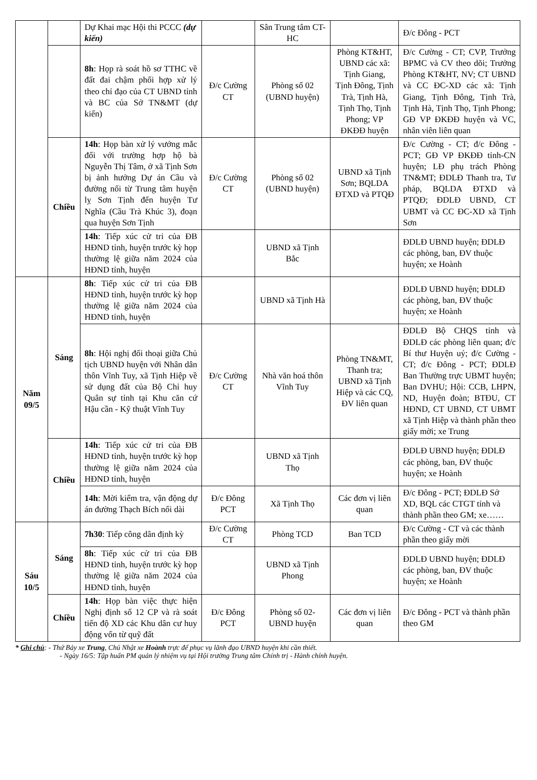| | | Dự Khai mạc Hội thi PCCC (dự kiến) | | Sân Trung tâm CT-HC | | Đ/c Đông - PCT |
| | | 8h : Họp rà soát hồ sơ TTHC về đất đai chậm phối hợp xử lý theo chỉ đạo của CT UBND tỉnh và BC của Sở TN&MT (dự kiến) | Đ/c Cường CT | Phòng số 02 (UBND huyện) | Phòng KT&HT, UBND các xã: Tịnh Giang, Tịnh Đông, Tịnh Trà, Tịnh Hà, Tịnh Thọ, Tịnh Phong; VP ĐKĐĐ huyện | Đ/c Cường - CT; CVP, Trưởng BPMC và CV theo dõi; Trưởng Phòng KT&HT, NV; CT UBND và CC ĐC-XD các xã: Tịnh Giang, Tịnh Đông, Tịnh Trà, Tịnh Hà, Tịnh Thọ, Tịnh Phong; GĐ VP ĐKĐĐ huyện và VC, nhân viên liên quan |
| | Chiều | 14h : Họp bàn xử lý vướng mắc đối với trường hợp hộ bà Nguyễn Thị Tâm, ở xã Tịnh Sơn bị ảnh hưởng Dự án Cầu và đường nối từ Trung tâm huyện lỵ Sơn Tịnh đến huyện Tư Nghĩa (Cầu Trà Khúc 3), đoạn qua huyện Sơn Tịnh | Đ/c Cường CT | Phòng số 02 (UBND huyện) | UBND xã Tịnh Sơn; BQLDA ĐTXD và PTQĐ | Đ/c Cường - CT; đ/c Đông - PCT; GĐ VP ĐKĐĐ tỉnh-CN huyện; LĐ phụ trách Phòng TN&MT; ĐDLĐ Thanh tra, Tư pháp, BQLDA ĐTXD và PTQĐ; ĐDLĐ UBND, CT UBMT và CC ĐC-XD xã Tịnh Sơn |
| | | 14h : Tiếp xúc cử tri của ĐB HĐND tỉnh, huyện trước kỳ họp thường lệ giữa năm 2024 của HĐND tỉnh, huyện | | UBND xã Tịnh Bắc | | ĐDLĐ UBND huyện; ĐDLĐ các phòng, ban, ĐV thuộc huyện; xe Hoành |
| Năm 09/5 | Sáng | 8h : Tiếp xúc cử tri của ĐB HĐND tỉnh, huyện trước kỳ họp thường lệ giữa năm 2024 của HĐND tỉnh, huyện | | UBND xã Tịnh Hà | | ĐDLĐ UBND huyện; ĐDLĐ các phòng, ban, ĐV thuộc huyện; xe Hoành |
| | | 8h : Hội nghị đối thoại giữa Chủ tịch UBND huyện với Nhân dân thôn Vĩnh Tuy, xã Tịnh Hiệp về sử dụng đất của Bộ Chỉ huy Quân sự tỉnh tại Khu căn cứ Hậu cần - Kỹ thuật Vĩnh Tuy | Đ/c Cường CT | Nhà văn hoá thôn Vĩnh Tuy | Phòng TN&MT, Thanh tra; UBND xã Tịnh Hiệp và các CQ, ĐV liên quan | ĐDLĐ Bộ CHQS tỉnh và ĐDLĐ các phòng liên quan; đ/c Bí thư Huyện uỷ; đ/c Cường - CT; đ/c Đông - PCT; ĐDLĐ Ban Thường trực UBMT huyện; Ban DVHU; Hội: CCB, LHPN, ND, Huyện đoàn; BTĐU, CT HĐND, CT UBND, CT UBMT xã Tịnh Hiệp và thành phần theo giấy mời; xe Trung |
| | Chiều | 14h : Tiếp xúc cử tri của ĐB HĐND tỉnh, huyện trước kỳ họp thường lệ giữa năm 2024 của HĐND tỉnh, huyện | | UBND xã Tịnh Thọ | | ĐDLĐ UBND huyện; ĐDLĐ các phòng, ban, ĐV thuộc huyện; xe Hoành |
| | | 14h : Mời kiểm tra, vận động dự án đường Thạch Bích nối dài | Đ/c Đông PCT | Xã Tịnh Thọ | Các đơn vị liên quan | Đ/c Đông - PCT; ĐDLĐ Sở XD, BQL các CTGT tỉnh và thành phần theo GM; xe…… |
| Sáu 10/5 | Sáng | 7h30 : Tiếp công dân định kỳ | Đ/c Cường CT | Phòng TCD | Ban TCD | Đ/c Cường - CT và các thành phần theo giấy mời |
| | | 8h : Tiếp xúc cử tri của ĐB HĐND tỉnh, huyện trước kỳ họp thường lệ giữa năm 2024 của HĐND tỉnh, huyện | | UBND xã Tịnh Phong | | ĐDLĐ UBND huyện; ĐDLĐ các phòng, ban, ĐV thuộc huyện; xe Hoành |
| | Chiều | 14h : Họp bàn việc thực hiện Nghị định số 12 CP và rà soát tiến độ XD các Khu dân cư huy động vốn từ quỹ đất | Đ/c Đông PCT | Phòng số 02- UBND huyện | Các đơn vị liên quan | Đ/c Đông - PCT và thành phần theo GM |
* Ghi chú: - Thứ Bảy xe Trung, Chủ Nhật xe Hoành trực để phục vụ lãnh đạo UBND huyện khi cần thiết.
- Ngày 16/5: Tập huấn PM quản lý nhiệm vụ tại Hội trường Trung tâm Chính trị - Hành chính huyện.